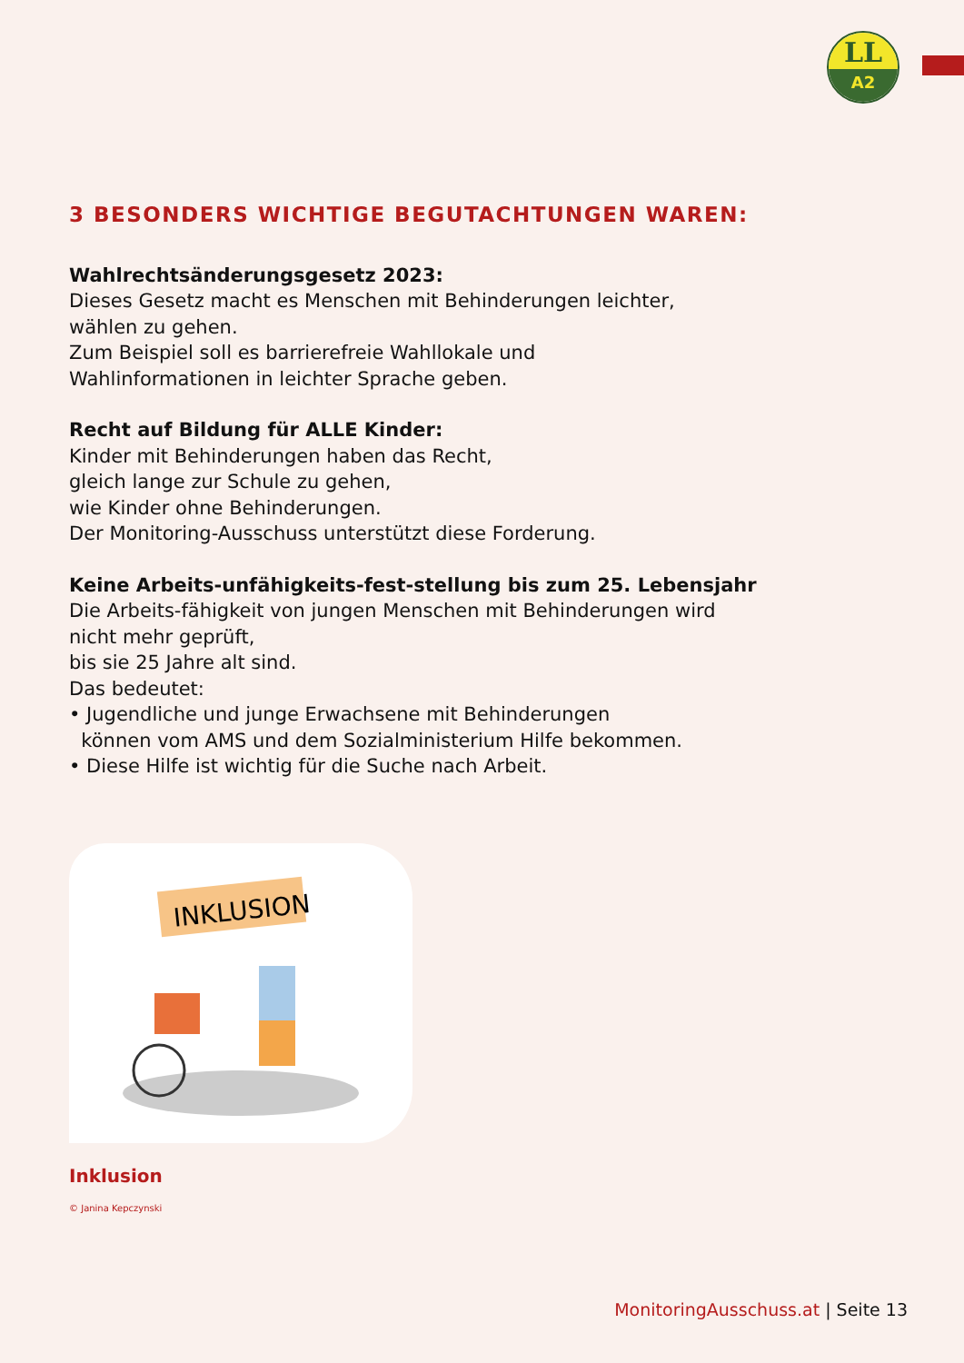LL
A2
3 BESONDERS WICHTIGE BEGUTACHTUNGEN WAREN:
Wahlrechtsänderungsgesetz 2023:
Dieses Gesetz macht es Menschen mit Behinderungen leichter,
wählen zu gehen.
Zum Beispiel soll es barrierefreie Wahllokale und
Wahlinformationen in leichter Sprache geben.
Recht auf Bildung für ALLE Kinder:
Kinder mit Behinderungen haben das Recht,
gleich lange zur Schule zu gehen,
wie Kinder ohne Behinderungen.
Der Monitoring-Ausschuss unterstützt diese Forderung.
Keine Arbeits-unfähigkeits-fest-stellung bis zum 25. Lebensjahr
Die Arbeits-fähigkeit von jungen Menschen mit Behinderungen wird
nicht mehr geprüft,
bis sie 25 Jahre alt sind.
Das bedeutet:
• Jugendliche und junge Erwachsene mit Behinderungen
können vom AMS und dem Sozialministerium Hilfe bekommen.
• Diese Hilfe ist wichtig für die Suche nach Arbeit.
INKLUSION
Inklusion
© Janina Kepczynski
MonitoringAusschuss.at | Seite 13